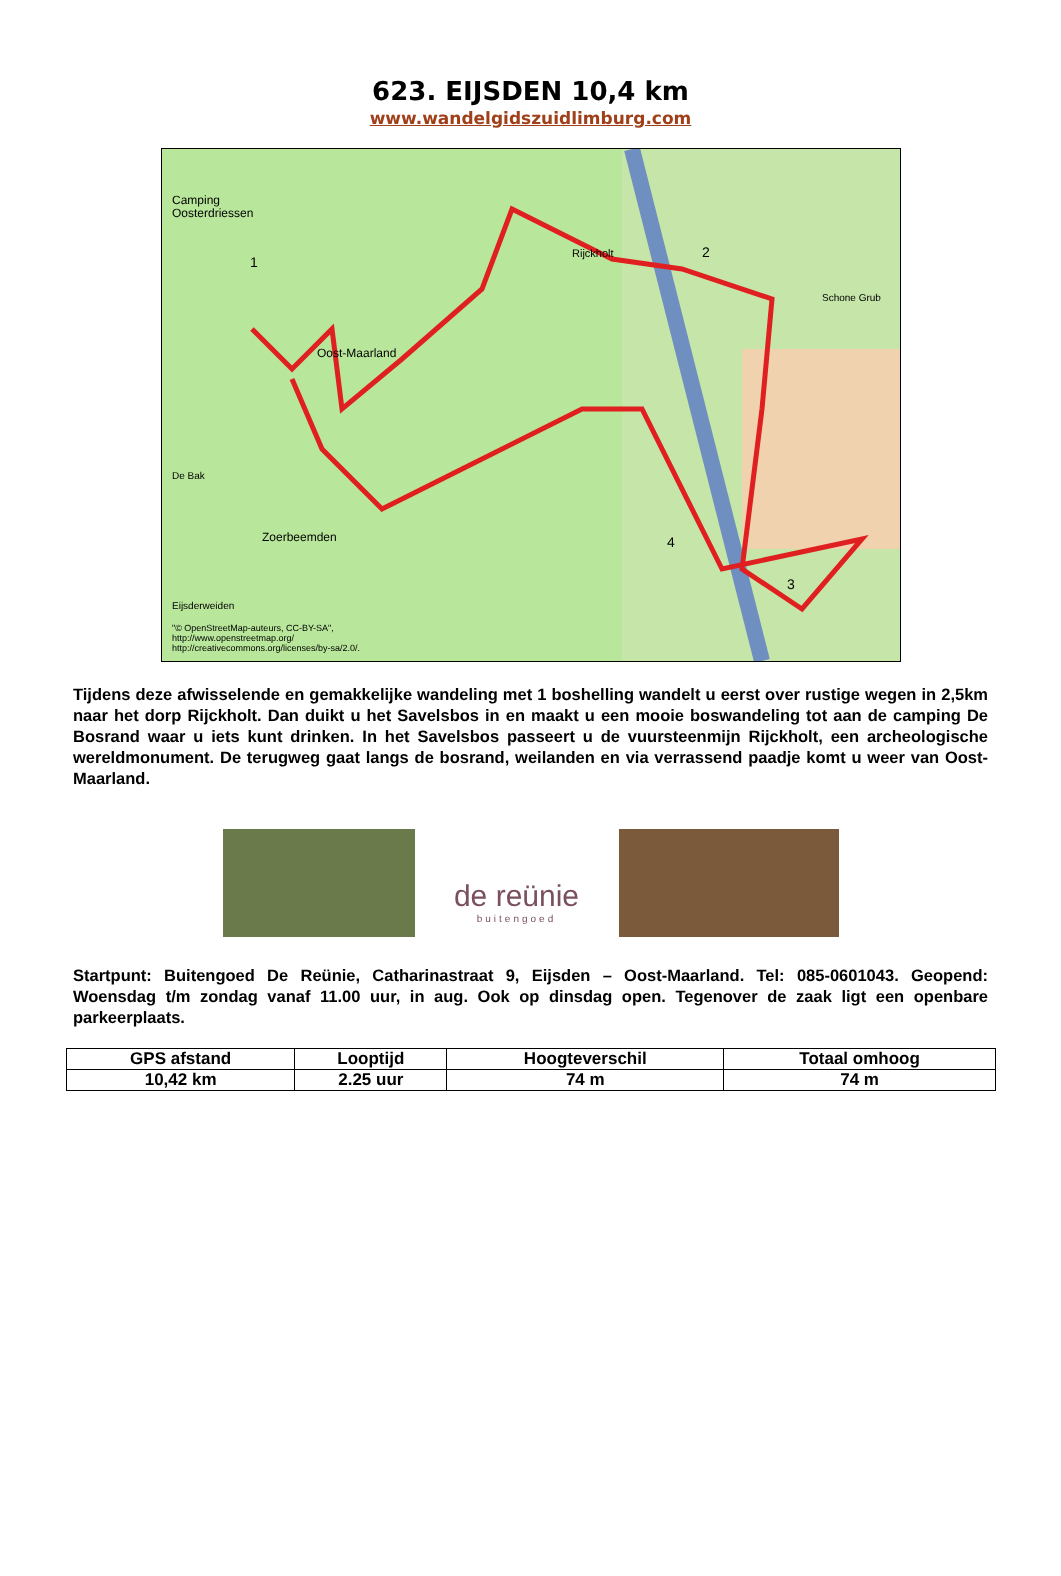623. EIJSDEN 10,4 km
www.wandelgidszuidlimburg.com
Camping
Oosterdriessen
Oost-Maarland
Rijckholt
Schone Grub
De Bak
Zoerbeemden
Eijsderweiden
"© OpenStreetMap-auteurs, CC-BY-SA",
http://www.openstreetmap.org/
http://creativecommons.org/licenses/by-sa/2.0/.
1
2
3
4
Tijdens deze afwisselende en gemakkelijke wandeling met 1 boshelling wandelt u eerst over rustige wegen in 2,5km naar het dorp Rijckholt. Dan duikt u het Savelsbos in en maakt u een mooie boswandeling tot aan de camping De Bosrand waar u iets kunt drinken. In het Savelsbos passeert u de vuursteenmijn Rijckholt, een archeologische wereldmonument. De terugweg gaat langs de bosrand, weilanden en via verrassend paadje komt u weer van Oost-Maarland.
de reünie
buitengoed
Startpunt: Buitengoed De Reünie, Catharinastraat 9, Eijsden – Oost-Maarland. Tel: 085-0601043. Geopend: Woensdag t/m zondag vanaf 11.00 uur, in aug. Ook op dinsdag open. Tegenover de zaak ligt een openbare parkeerplaats.
| GPS afstand | Looptijd | Hoogteverschil | Totaal omhoog |
| --- | --- | --- | --- |
| 10,42 km | 2.25 uur | 74 m | 74 m |